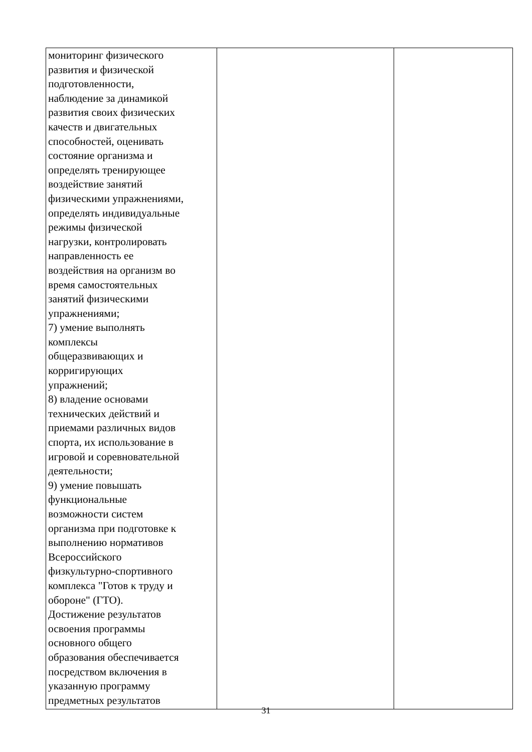| мониторинг физического развития и физической подготовленности, наблюдение за динамикой развития своих физических качеств и двигательных способностей, оценивать состояние организма и определять тренирующее воздействие занятий физическими упражнениями, определять индивидуальные режимы физической нагрузки, контролировать направленность ее воздействия на организм во время самостоятельных занятий физическими упражнениями; 7) умение выполнять комплексы общеразвивающих и корригирующих упражнений; 8) владение основами технических действий и приемами различных видов спорта, их использование в игровой и соревновательной деятельности; 9) умение повышать функциональные возможности систем организма при подготовке к выполнению нормативов Всероссийского физкультурно-спортивного комплекса "Готов к труду и обороне" (ГТО). Достижение результатов освоения программы основного общего образования обеспечивается посредством включения в указанную программу предметных результатов | | |
31